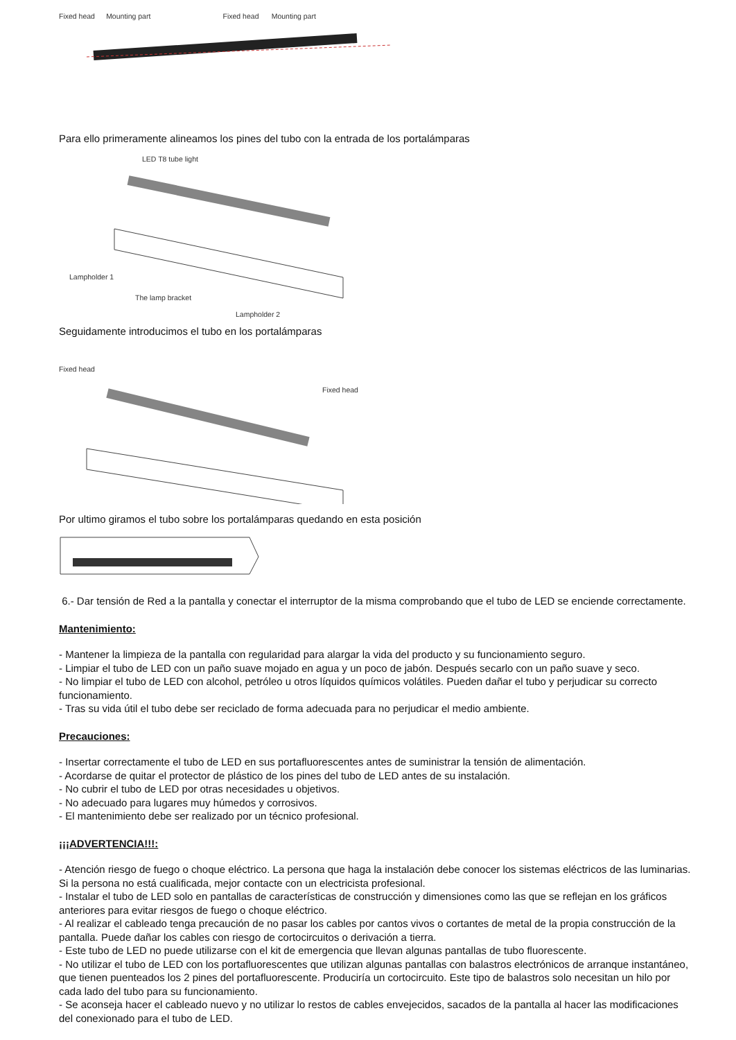Fixed head Mounting part Fixed head Mounting part
Para ello primeramente alineamos los pines del tubo con la entrada de los portalámparas
LED T8 tube light
Lampholder 1
The lamp bracket
Lampholder 2
Seguidamente introducimos el tubo en los portalámparas
Fixed head
Fixed head
Por ultimo giramos el tubo sobre los portalámparas quedando en esta posición
6.- Dar tensión de Red a la pantalla y conectar el interruptor de la misma comprobando que el tubo de LED se enciende correctamente.
Mantenimiento:
- Mantener la limpieza de la pantalla con regularidad para alargar la vida del producto y su funcionamiento seguro.
- Limpiar el tubo de LED con un paño suave mojado en agua y un poco de jabón. Después secarlo con un paño suave y seco.
- No limpiar el tubo de LED con alcohol, petróleo u otros líquidos químicos volátiles. Pueden dañar el tubo y perjudicar su correcto funcionamiento.
- Tras su vida útil el tubo debe ser reciclado de forma adecuada para no perjudicar el medio ambiente.
Precauciones:
- Insertar correctamente el tubo de LED en sus portafluorescentes antes de suministrar la tensión de alimentación.
- Acordarse de quitar el protector de plástico de los pines del tubo de LED antes de su instalación.
- No cubrir el tubo de LED por otras necesidades u objetivos.
- No adecuado para lugares muy húmedos y corrosivos.
- El mantenimiento debe ser realizado por un técnico profesional.
¡¡¡ADVERTENCIA!!!:
- Atención riesgo de fuego o choque eléctrico. La persona que haga la instalación debe conocer los sistemas eléctricos de las luminarias. Si la persona no está cualificada, mejor contacte con un electricista profesional.
- Instalar el tubo de LED solo en pantallas de características de construcción y dimensiones como las que se reflejan en los gráficos anteriores para evitar riesgos de fuego o choque eléctrico.
- Al realizar el cableado tenga precaución de no pasar los cables por cantos vivos o cortantes de metal de la propia construcción de la pantalla. Puede dañar los cables con riesgo de cortocircuitos o derivación a tierra.
- Este tubo de LED no puede utilizarse con el kit de emergencia que llevan algunas pantallas de tubo fluorescente.
- No utilizar el tubo de LED con los portafluorescentes que utilizan algunas pantallas con balastros electrónicos de arranque instantáneo, que tienen puenteados los 2 pines del portafluorescente. Produciría un cortocircuito. Este tipo de balastros solo necesitan un hilo por cada lado del tubo para su funcionamiento.
- Se aconseja hacer el cableado nuevo y no utilizar lo restos de cables envejecidos, sacados de la pantalla al hacer las modificaciones del conexionado para el tubo de LED.